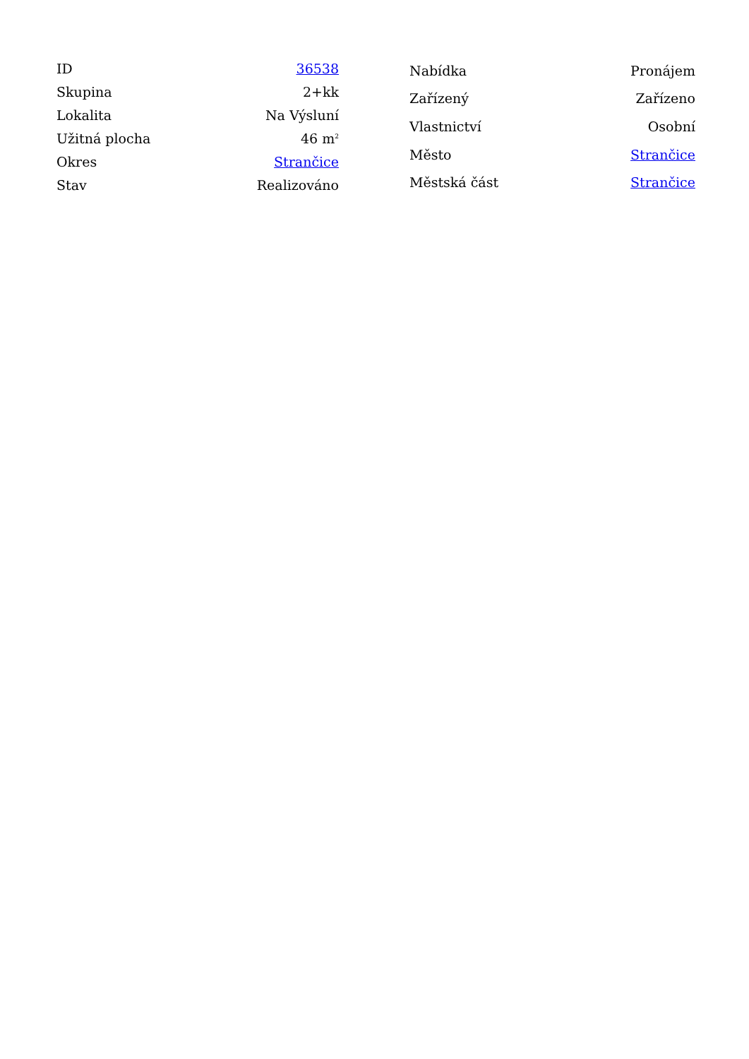| ID | 36538 |
| Skupina | 2+kk |
| Lokalita | Na Výsluní |
| Užitná plocha | 46 m<sup>2</sup> |
| Okres | Strančice |
| Stav | Realizováno |
| Nabídka | Pronájem |
| Zařízený | Zařízeno |
| Vlastnictví | Osobní |
| Město | Strančice |
| Městská část | Strančice |